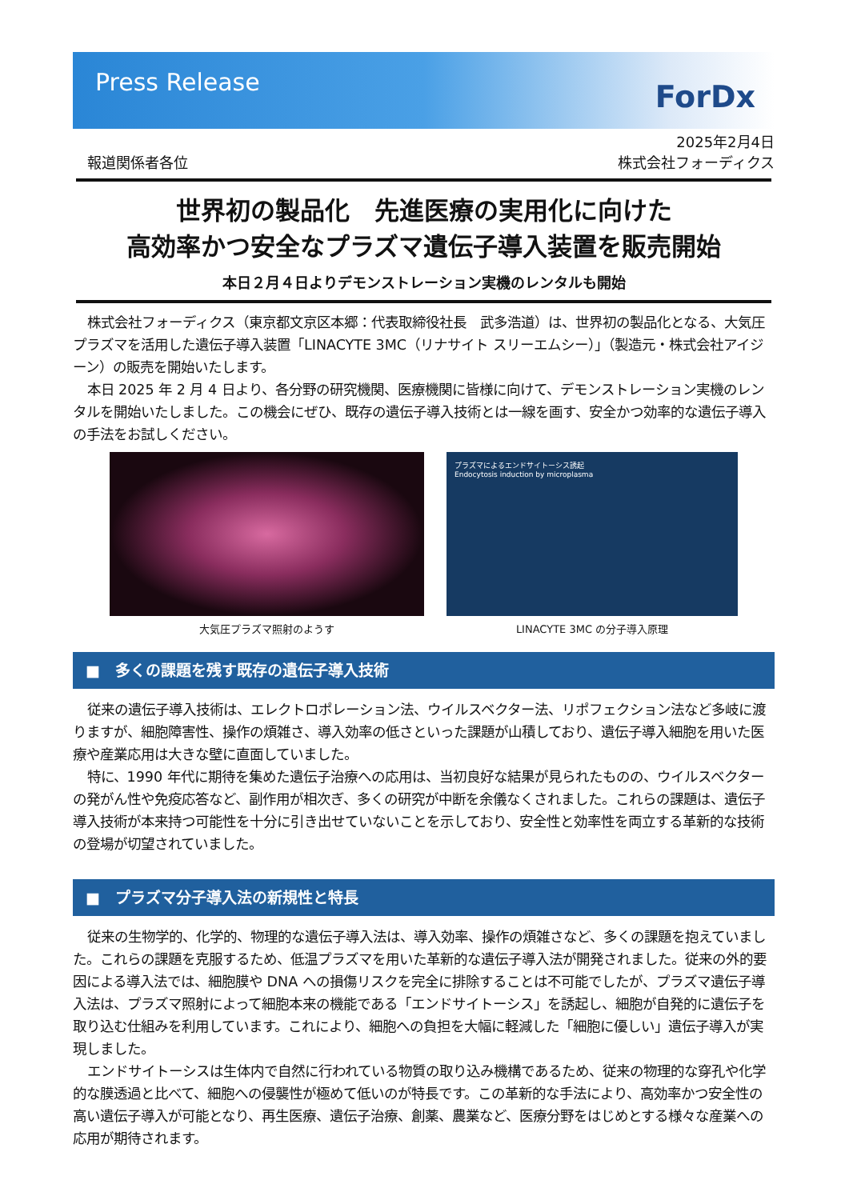Press Release
ForDx
報道関係者各位
2025年2月4日
株式会社フォーディクス
世界初の製品化　先進医療の実用化に向けた
高効率かつ安全なプラズマ遺伝子導入装置を販売開始
本日２月４日よりデモンストレーション実機のレンタルも開始
株式会社フォーディクス（東京都文京区本郷：代表取締役社長　武多浩道）は、世界初の製品化となる、大気圧プラズマを活用した遺伝子導入装置「LINACYTE 3MC（リナサイト スリーエムシー）」（製造元・株式会社アイジーン）の販売を開始いたします。
本日 2025 年 2 月 4 日より、各分野の研究機関、医療機関に皆様に向けて、デモンストレーション実機のレンタルを開始いたしました。この機会にぜひ、既存の遺伝子導入技術とは一線を画す、安全かつ効率的な遺伝子導入の手法をお試しください。
大気圧プラズマ照射のようす
プラズマによるエンドサイトーシス誘起
Endocytosis induction by microplasma
LINACYTE 3MC の分子導入原理
■　多くの課題を残す既存の遺伝子導入技術
従来の遺伝子導入技術は、エレクトロポレーション法、ウイルスベクター法、リポフェクション法など多岐に渡りますが、細胞障害性、操作の煩雑さ、導入効率の低さといった課題が山積しており、遺伝子導入細胞を用いた医療や産業応用は大きな壁に直面していました。
特に、1990 年代に期待を集めた遺伝子治療への応用は、当初良好な結果が見られたものの、ウイルスベクターの発がん性や免疫応答など、副作用が相次ぎ、多くの研究が中断を余儀なくされました。これらの課題は、遺伝子導入技術が本来持つ可能性を十分に引き出せていないことを示しており、安全性と効率性を両立する革新的な技術の登場が切望されていました。
■　プラズマ分子導入法の新規性と特長
従来の生物学的、化学的、物理的な遺伝子導入法は、導入効率、操作の煩雑さなど、多くの課題を抱えていました。これらの課題を克服するため、低温プラズマを用いた革新的な遺伝子導入法が開発されました。従来の外的要因による導入法では、細胞膜や DNA への損傷リスクを完全に排除することは不可能でしたが、プラズマ遺伝子導入法は、プラズマ照射によって細胞本来の機能である「エンドサイトーシス」を誘起し、細胞が自発的に遺伝子を取り込む仕組みを利用しています。これにより、細胞への負担を大幅に軽減した「細胞に優しい」遺伝子導入が実現しました。
エンドサイトーシスは生体内で自然に行われている物質の取り込み機構であるため、従来の物理的な穿孔や化学的な膜透過と比べて、細胞への侵襲性が極めて低いのが特長です。この革新的な手法により、高効率かつ安全性の高い遺伝子導入が可能となり、再生医療、遺伝子治療、創薬、農業など、医療分野をはじめとする様々な産業への応用が期待されます。